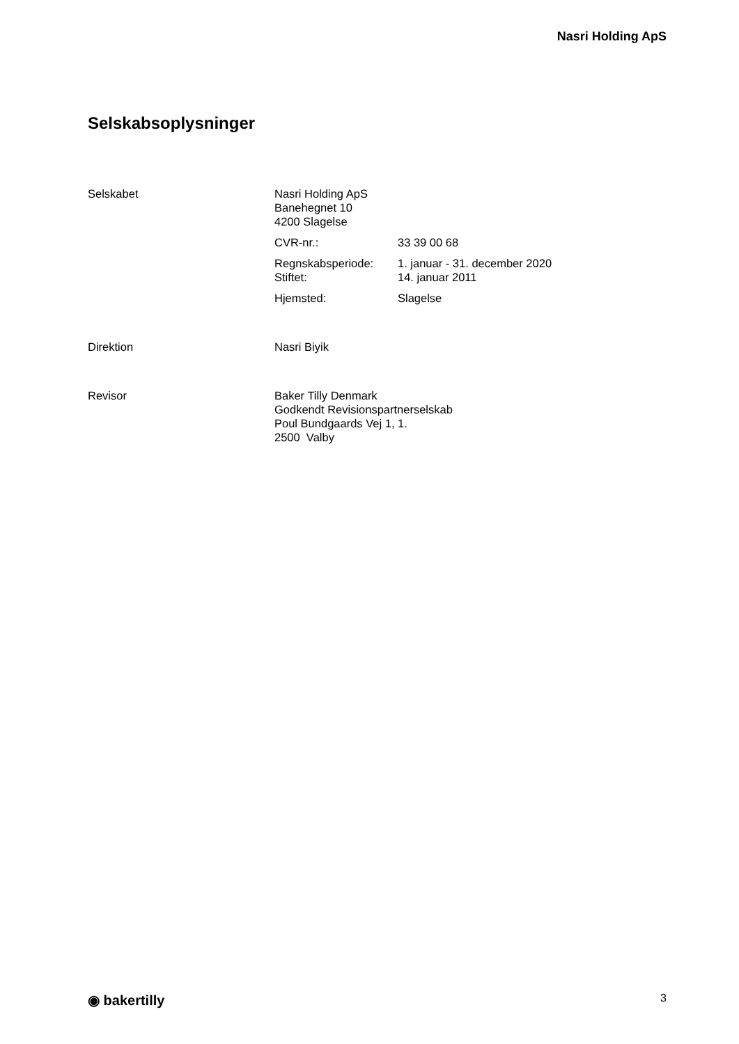Nasri Holding ApS
Selskabsoplysninger
Selskabet Nasri Holding ApS
Banehegnet 10
4200 Slagelse
CVR-nr.: 33 39 00 68
Regnskabsperiode: 1. januar - 31. december 2020
Stiftet: 14. januar 2011
Hjemsted: Slagelse
Direktion Nasri Biyik
Revisor Baker Tilly Denmark
Godkendt Revisionspartnerselskab
Poul Bundgaards Vej 1, 1.
2500 Valby
◉ bakertilly
3